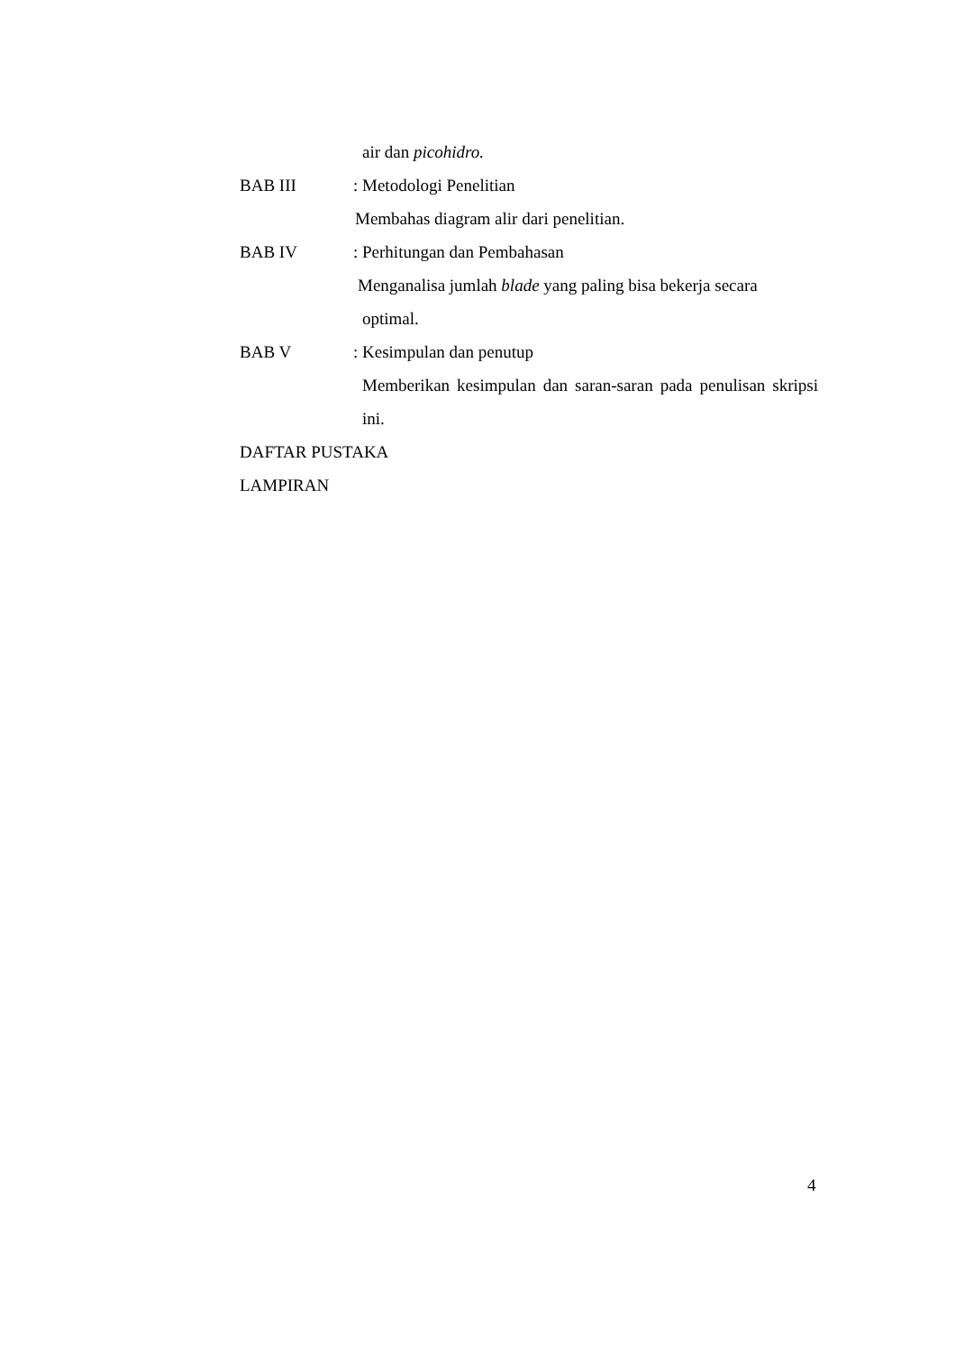air dan picohidro.
BAB III: Metodologi Penelitian
Membahas diagram alir dari penelitian.
BAB IV: Perhitungan dan Pembahasan
Menganalisa jumlah blade yang paling bisa bekerja secara
optimal.
BAB V: Kesimpulan dan penutup
Memberikan kesimpulan dan saran-saran pada penulisan skripsi ini.
DAFTAR PUSTAKA
LAMPIRAN
4